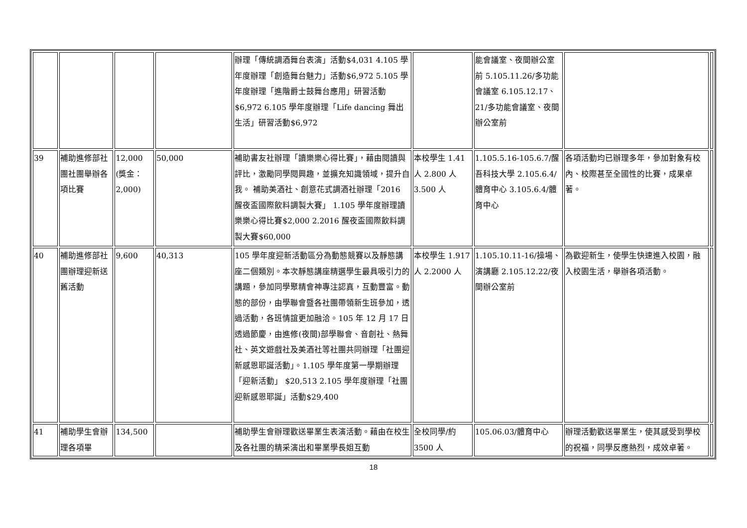| | | | | 辦理「傳統調酒舞台表演」活動$4,031 4.105 學年度辦理「創造舞台魅力」活動$6,972 5.105 學年度辦理「進階爵士鼓舞台應用」研習活動 $6,972 6.105 學年度辦理「Life dancing 舞出生活」研習活動$6,972 | | 能會議室、夜間辦公室前 5.105.11.26/多功能會議室 6.105.12.17、21/多功能會議室、夜間辦公室前 | | |
| 39 | 補助進修部社團社團舉辦各項比賽 | 12,000 (獎金：2,000) | 50,000 | 補助書友社辦理「讀樂樂心得比賽」，藉由閱讀與評比，激勵同學閱興趣，並擴充知識領域，提升自我。 補助美酒社、創意花式調酒社辦理「2016 醒夜盃國際飲料調製大賽」 1.105 學年度辦理讀樂樂心得比賽$2,000 2.2016 醒夜盃國際飲料調製大賽$60,000 | 本校學生 1.41 人 2.800 人 3.500 人 | 1.105.5.16-105.6.7/醒吾科技大學 2.105.6.4/體育中心 3.105.6.4/體育中心 | 各項活動均已辦理多年，參加對象有校內、校際甚至全國性的比賽，成果卓著。 | |
| 40 | 補助進修部社團辦理迎新送舊活動 | 9,600 | 40,313 | 105 學年度迎新活動區分為動態競賽以及靜態講座二個類別。本次靜態講座精選學生最具吸引力的講題，參加同學聚精會神專注認真，互動豐富。動態的部份，由學聯會暨各社團帶領新生班參加，透過活動，各班情誼更加融洽。105 年 12 月 17 日透過節慶，由進修(夜間)部學聯會、音創社、熱舞社、英文遊戲社及美酒社等社團共同辦理「社團迎新感恩耶誕活動」。1.105 學年度第一學期辦理「迎新活動」 $20,513 2.105 學年度辦理「社團迎新感恩耶誕」活動$29,400 | 本校學生 1.917 人 2.2000 人 | 1.105.10.11-16/操場、演講廳 2.105.12.22/夜間辦公室前 | 為歡迎新生，使學生快速進入校園，融入校園生活，舉辦各項活動。 | |
| 41 | 補助學生會辦理各項畢 | 134,500 | | 補助學生會辦理歡送畢業生表演活動。藉由在校生及各社團的精采演出和畢業學長姐互動 | 全校同學/約 3500 人 | 105.06.03/體育中心 | 辦理活動歡送畢業生，使其感受到學校的祝福，同學反應熱烈，成效卓著。 | |
18